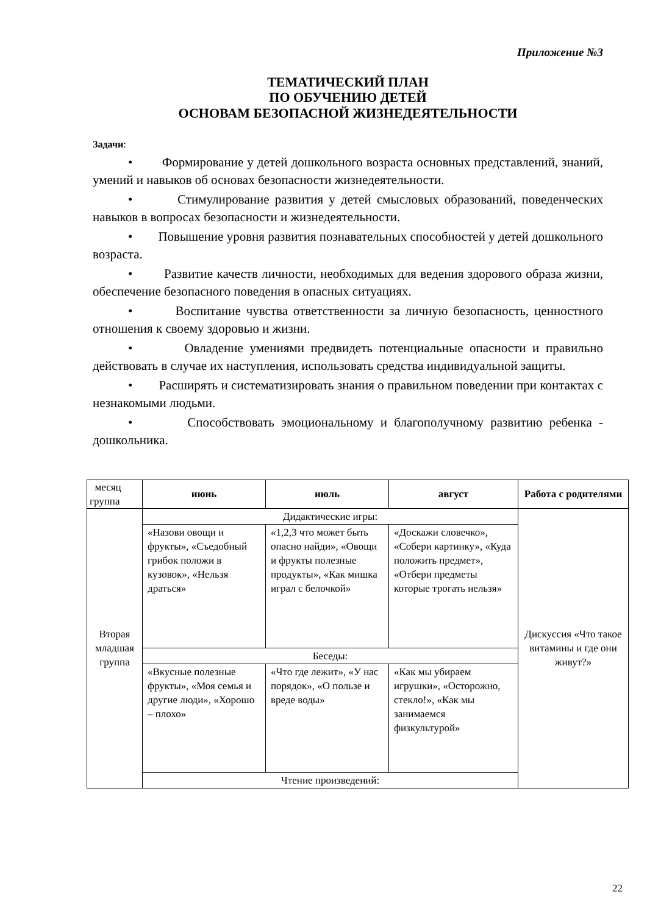Приложение №3
ТЕМАТИЧЕСКИЙ ПЛАН
ПО ОБУЧЕНИЮ ДЕТЕЙ
ОСНОВАМ БЕЗОПАСНОЙ ЖИЗНЕДЕЯТЕЛЬНОСТИ
Задачи:
• Формирование у детей дошкольного возраста основных представлений, знаний, умений и навыков об основах безопасности жизнедеятельности.
• Стимулирование развития у детей смысловых образований, поведенческих навыков в вопросах безопасности и жизнедеятельности.
• Повышение уровня развития познавательных способностей у детей дошкольного возраста.
• Развитие качеств личности, необходимых для ведения здорового образа жизни, обеспечение безопасного поведения в опасных ситуациях.
• Воспитание чувства ответственности за личную безопасность, ценностного отношения к своему здоровью и жизни.
• Овладение умениями предвидеть потенциальные опасности и правильно действовать в случае их наступления, использовать средства индивидуальной защиты.
• Расширять и систематизировать знания о правильном поведении при контактах с незнакомыми людьми.
• Способствовать эмоциональному и благополучному развитию ребенка - дошкольника.
| месяц группа | июнь | июль | август | Работа с родителями |
| Вторая младшая группа | Дидактические игры: | | | Дискуссия «Что такое витамины и где они живут?» |
| | «Назови овощи и фрукты», «Съедобный грибок положи в кузовок», «Нельзя драться» | «1,2,3 что может быть опасно найди», «Овощи и фрукты полезные продукты», «Как мишка играл с белочкой» | «Доскажи словечко», «Собери картинку», «Куда положить предмет», «Отбери предметы которые трогать нельзя» | |
| | Беседы: | | | |
| | «Вкусные полезные фрукты», «Моя семья и другие люди», «Хорошо – плохо» | «Что где лежит», «У нас порядок», «О пользе и вреде воды» | «Как мы убираем игрушки», «Осторожно, стекло!», «Как мы занимаемся физкультурой» | |
| | Чтение произведений: | | | |
22